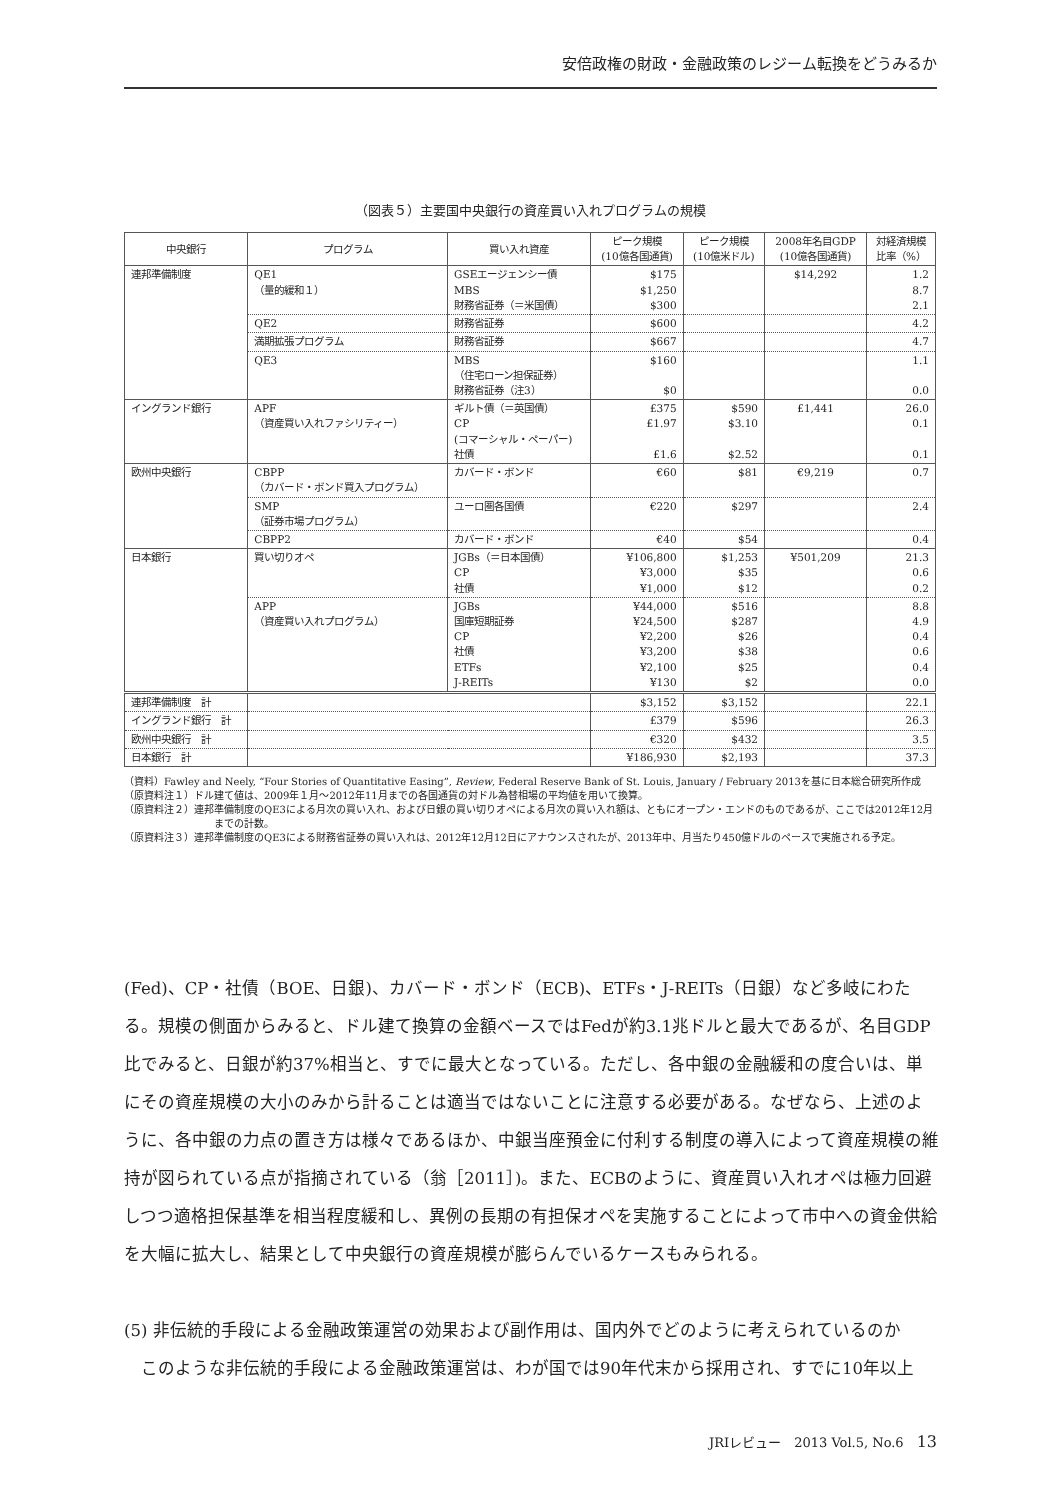安倍政権の財政・金融政策のレジーム転換をどうみるか
（図表５）主要国中央銀行の資産買い入れプログラムの規模
| 中央銀行 | プログラム | 買い入れ資産 | ピーク規模 (10億各国通貨) | ピーク規模 (10億米ドル) | 2008年名目GDP (10億各国通貨) | 対経済規模 比率（%） |
| --- | --- | --- | --- | --- | --- | --- |
| 連邦準備制度 | QE1 （量的緩和１） | GSEエージェンシー債 MBS 財務省証券（＝米国債） | $175 $1,250 $300 | | $14,292 | 1.2 8.7 2.1 |
| | QE2 | 財務省証券 | $600 | | | 4.2 |
| | 満期拡張プログラム | 財務省証券 | $667 | | | 4.7 |
| | QE3 | MBS （住宅ローン担保証券） 財務省証券（注3） | $160 $0 | | | 1.1 0.0 |
| イングランド銀行 | APF （資産買い入れファシリティー） | ギルト債（＝英国債） CP (コマーシャル・ペーパー) 社債 | £375 £1.97 £1.6 | $590 $3.10 $2.52 | £1,441 | 26.0 0.1 0.1 |
| 欧州中央銀行 | CBPP （カバード・ボンド買入プログラム） | カバード・ボンド | €60 | $81 | €9,219 | 0.7 |
| | SMP （証券市場プログラム） | ユーロ圏各国債 | €220 | $297 | | 2.4 |
| | CBPP2 | カバード・ボンド | €40 | $54 | | 0.4 |
| 日本銀行 | 買い切りオペ | JGBs（＝日本国債） CP 社債 | ¥106,800 ¥3,000 ¥1,000 | $1,253 $35 $12 | ¥501,209 | 21.3 0.6 0.2 |
| | APP （資産買い入れプログラム） | JGBs 国庫短期証券 CP 社債 ETFs J-REITs | ¥44,000 ¥24,500 ¥2,200 ¥3,200 ¥2,100 ¥130 | $516 $287 $26 $38 $25 $2 | | 8.8 4.9 0.4 0.6 0.4 0.0 |
| 連邦準備制度 計 | | | $3,152 | $3,152 | | 22.1 |
| イングランド銀行 計 | | | £379 | $596 | | 26.3 |
| 欧州中央銀行 計 | | | €320 | $432 | | 3.5 |
| 日本銀行 計 | | | ¥186,930 | $2,193 | | 37.3 |
（資料）Fawley and Neely, “Four Stories of Quantitative Easing”, Review, Federal Reserve Bank of St. Louis, January / February 2013を基に日本総合研究所作成
（原資料注１）ドル建て値は、2009年１月～2012年11月までの各国通貨の対ドル為替相場の平均値を用いて換算。
（原資料注２）連邦準備制度のQE3による月次の買い入れ、および日銀の買い切りオペによる月次の買い入れ額は、ともにオープン・エンドのものであるが、ここでは2012年12月までの計数。
（原資料注３）連邦準備制度のQE3による財務省証券の買い入れは、2012年12月12日にアナウンスされたが、2013年中、月当たり450億ドルのペースで実施される予定。
(Fed)、CP・社債（BOE、日銀)、カバード・ボンド（ECB)、ETFs・J-REITs（日銀）など多岐にわたる。規模の側面からみると、ドル建て換算の金額ベースではFedが約3.1兆ドルと最大であるが、名目GDP比でみると、日銀が約37%相当と、すでに最大となっている。ただし、各中銀の金融緩和の度合いは、単にその資産規模の大小のみから計ることは適当ではないことに注意する必要がある。なぜなら、上述のように、各中銀の力点の置き方は様々であるほか、中銀当座預金に付利する制度の導入によって資産規模の維持が図られている点が指摘されている（翁［2011］)。また、ECBのように、資産買い入れオペは極力回避しつつ適格担保基準を相当程度緩和し、異例の長期の有担保オペを実施することによって市中への資金供給を大幅に拡大し、結果として中央銀行の資産規模が膨らんでいるケースもみられる。
(5) 非伝統的手段による金融政策運営の効果および副作用は、国内外でどのように考えられているのか
　このような非伝統的手段による金融政策運営は、わが国では90年代末から採用され、すでに10年以上
JRIレビュー　2013 Vol.5, No.6　13